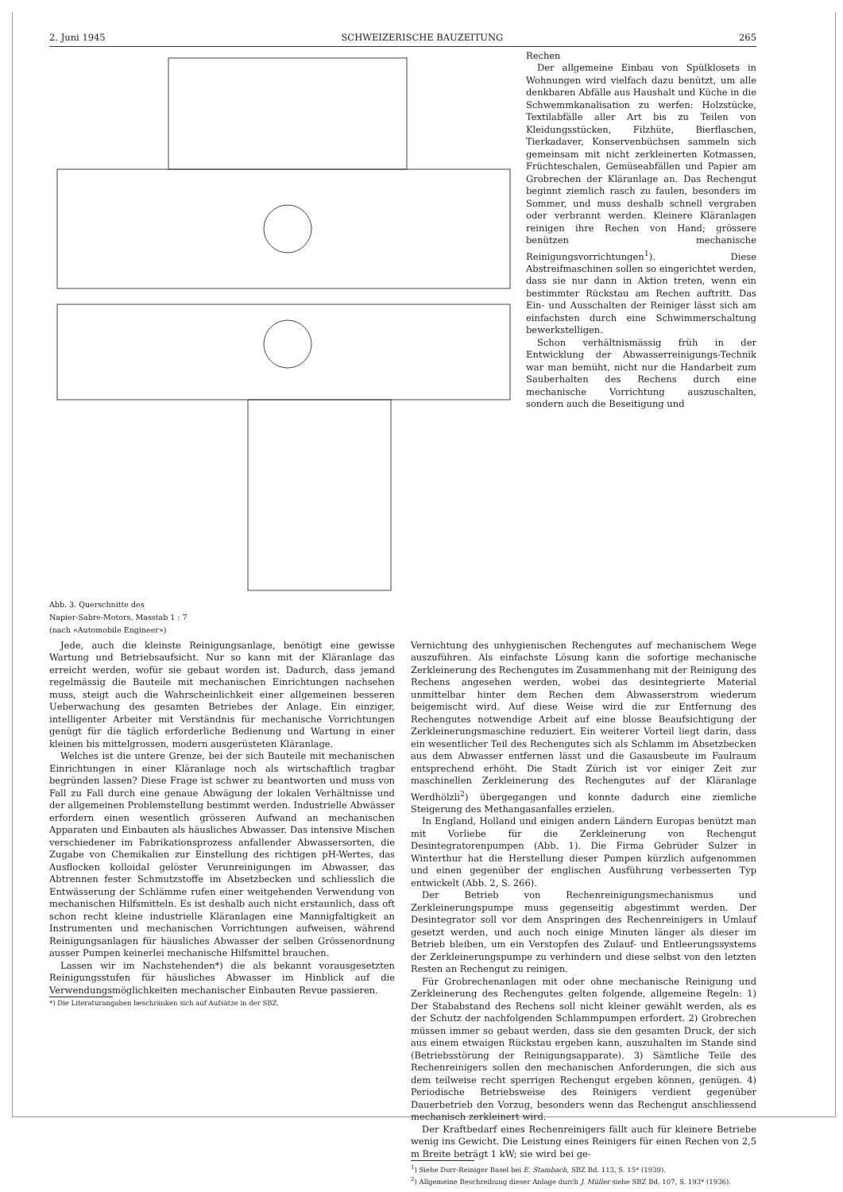2. Juni 1945 SCHWEIZERISCHE BAUZEITUNG 265
Abb. 3. Querschnitte des
Napier-Sabre-Motors, Masstab 1 : 7
(nach «Automobile Engineer»)
Rechen
Der allgemeine Einbau von Spülklosets in Wohnungen wird vielfach dazu benützt, um alle denkbaren Abfälle aus Haushalt und Küche in die Schwemmkanalisation zu werfen: Holzstücke, Textilabfälle aller Art bis zu Teilen von Kleidungsstücken, Filzhüte, Bierflaschen, Tierkadaver, Konservenbüchsen sammeln sich gemeinsam mit nicht zerkleinerten Kotmassen, Früchteschalen, Gemüseabfällen und Papier am Grobrechen der Kläranlage an. Das Rechengut beginnt ziemlich rasch zu faulen, besonders im Sommer, und muss deshalb schnell vergraben oder verbrannt werden. Kleinere Kläranlagen reinigen ihre Rechen von Hand; grössere benützen mechanische Reinigungsvorrichtungen<sup>1</sup>). Diese Abstreifmaschinen sollen so eingerichtet werden, dass sie nur dann in Aktion treten, wenn ein bestimmter Rückstau am Rechen auftritt. Das Ein- und Ausschalten der Reiniger lässt sich am einfachsten durch eine Schwimmerschaltung bewerkstelligen.
Schon verhältnismässig früh in der Entwicklung der Abwasserreinigungs-Technik war man bemüht, nicht nur die Handarbeit zum Sauberhalten des Rechens durch eine mechanische Vorrichtung auszuschalten, sondern auch die Beseitigung und
Jede, auch die kleinste Reinigungsanlage, benötigt eine gewisse Wartung und Betriebsaufsicht. Nur so kann mit der Kläranlage das erreicht werden, wofür sie gebaut worden ist. Dadurch, dass jemand regelmässig die Bauteile mit mechanischen Einrichtungen nachsehen muss, steigt auch die Wahrscheinlichkeit einer allgemeinen besseren Ueberwachung des gesamten Betriebes der Anlage. Ein einziger, intelligenter Arbeiter mit Verständnis für mechanische Vorrichtungen genügt für die täglich erforderliche Bedienung und Wartung in einer kleinen bis mittelgrossen, modern ausgerüsteten Kläranlage.
Welches ist die untere Grenze, bei der sich Bauteile mit mechanischen Einrichtungen in einer Kläranlage noch als wirtschaftlich tragbar begründen lassen? Diese Frage ist schwer zu beantworten und muss von Fall zu Fall durch eine genaue Abwägung der lokalen Verhältnisse und der allgemeinen Problemstellung bestimmt werden. Industrielle Abwässer erfordern einen wesentlich grösseren Aufwand an mechanischen Apparaten und Einbauten als häusliches Abwasser. Das intensive Mischen verschiedener im Fabrikationsprozess anfallender Abwassersorten, die Zugabe von Chemikalien zur Einstellung des richtigen pH-Wertes, das Ausflocken kolloidal gelöster Verunreinigungen im Abwasser, das Abtrennen fester Schmutzstoffe im Absetzbecken und schliesslich die Entwässerung der Schlämme rufen einer weitgehenden Verwendung von mechanischen Hilfsmitteln. Es ist deshalb auch nicht erstaunlich, dass oft schon recht kleine industrielle Kläranlagen eine Mannigfaltigkeit an Instrumenten und mechanischen Vorrichtungen aufweisen, während Reinigungsanlagen für häusliches Abwasser der selben Grössenordnung ausser Pumpen keinerlei mechanische Hilfsmittel brauchen.
Lassen wir im Nachstehenden*) die als bekannt vorausgesetzten Reinigungsstufen für häusliches Abwasser im Hinblick auf die Verwendungsmöglichkeiten mechanischer Einbauten Revue passieren.
*) Die Literaturangaben beschränken sich auf Aufsätze in der SBZ.
Vernichtung des unhygienischen Rechengutes auf mechanischem Wege auszuführen. Als einfachste Lösung kann die sofortige mechanische Zerkleinerung des Rechengutes im Zusammenhang mit der Reinigung des Rechens angesehen werden, wobei das desintegrierte Material unmittelbar hinter dem Rechen dem Abwasserstrom wiederum beigemischt wird. Auf diese Weise wird die zur Entfernung des Rechengutes notwendige Arbeit auf eine blosse Beaufsichtigung der Zerkleinerungsmaschine reduziert. Ein weiterer Vorteil liegt darin, dass ein wesentlicher Teil des Rechengutes sich als Schlamm im Absetzbecken aus dem Abwasser entfernen lässt und die Gasausbeute im Faulraum entsprechend erhöht. Die Stadt Zürich ist vor einiger Zeit zur maschinellen Zerkleinerung des Rechengutes auf der Kläranlage Werdhölzli<sup>2</sup>) übergegangen und konnte dadurch eine ziemliche Steigerung des Methangasanfalles erzielen.
In England, Holland und einigen andern Ländern Europas benützt man mit Vorliebe für die Zerkleinerung von Rechengut Desintegratorenpumpen (Abb. 1). Die Firma Gebrüder Sulzer in Winterthur hat die Herstellung dieser Pumpen kürzlich aufgenommen und einen gegenüber der englischen Ausführung verbesserten Typ entwickelt (Abb. 2, S. 266).
Der Betrieb von Rechenreinigungsmechanismus und Zerkleinerungspumpe muss gegenseitig abgestimmt werden. Der Desintegrator soll vor dem Anspringen des Rechenreinigers in Umlauf gesetzt werden, und auch noch einige Minuten länger als dieser im Betrieb bleiben, um ein Verstopfen des Zulauf- und Entleerungssystems der Zerkleinerungspumpe zu verhindern und diese selbst von den letzten Resten an Rechengut zu reinigen.
Für Grobrechenanlagen mit oder ohne mechanische Reinigung und Zerkleinerung des Rechengutes gelten folgende, allgemeine Regeln: 1) Der Stababstand des Rechens soll nicht kleiner gewählt werden, als es der Schutz der nachfolgenden Schlammpumpen erfordert. 2) Grobrechen müssen immer so gebaut werden, dass sie den gesamten Druck, der sich aus einem etwaigen Rückstau ergeben kann, auszuhalten im Stande sind (Betriebsstörung der Reinigungsapparate). 3) Sämtliche Teile des Rechenreinigers sollen den mechanischen Anforderungen, die sich aus dem teilweise recht sperrigen Rechengut ergeben können, genügen. 4) Periodische Betriebsweise des Reinigers verdient gegenüber Dauerbetrieb den Vorzug, besonders wenn das Rechengut anschliessend mechanisch zerkleinert wird.
Der Kraftbedarf eines Rechenreinigers fällt auch für kleinere Betriebe wenig ins Gewicht. Die Leistung eines Reinigers für einen Rechen von 2,5 m Breite beträgt 1 kW; sie wird bei ge-
<sup>1</sup>) Siehe Dorr-Reiniger Basel bei E. Stambach, SBZ Bd. 113, S. 15* (1939).
<sup>2</sup>) Allgemeine Beschreibung dieser Anlage durch J. Müller siehe SBZ Bd. 107, S. 193* (1936).